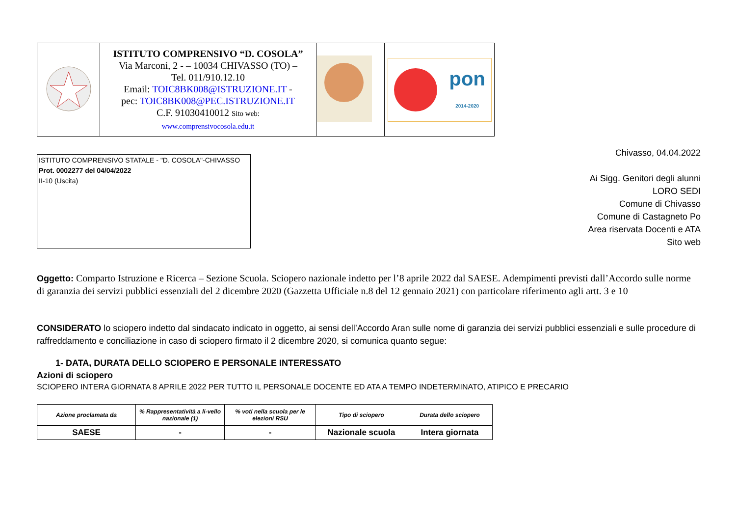| | ISTITUTO COMPRENSIVO “D. COSOLA” Via Marconi, 2 - – 10034 CHIVASSO (TO) – Tel. 011/910.12.10 Email: TOIC8BK008@ISTRUZIONE.IT - pec: TOIC8BK008@PEC.ISTRUZIONE.IT C.F. 91030410012 Sito web: www.comprensivocosola.edu.it | | pon 2014-2020 |
ISTITUTO COMPRENSIVO STATALE - "D. COSOLA"-CHIVASSO
Prot. 0002277 del 04/04/2022
II-10 (Uscita)
Chivasso, 04.04.2022
Ai Sigg. Genitori degli alunni
LORO SEDI
Comune di Chivasso
Comune di Castagneto Po
Area riservata Docenti e ATA
Sito web
Oggetto: Comparto Istruzione e Ricerca – Sezione Scuola. Sciopero nazionale indetto per l’8 aprile 2022 dal SAESE. Adempimenti previsti dall’Accordo sulle norme di garanzia dei servizi pubblici essenziali del 2 dicembre 2020 (Gazzetta Ufficiale n.8 del 12 gennaio 2021) con particolare riferimento agli artt. 3 e 10
CONSIDERATO lo sciopero indetto dal sindacato indicato in oggetto, ai sensi dell’Accordo Aran sulle nome di garanzia dei servizi pubblici essenziali e sulle procedure di raffreddamento e conciliazione in caso di sciopero firmato il 2 dicembre 2020, si comunica quanto segue:
1- DATA, DURATA DELLO SCIOPERO E PERSONALE INTERESSATO
Azioni di sciopero
SCIOPERO INTERA GIORNATA 8 APRILE 2022 PER TUTTO IL PERSONALE DOCENTE ED ATA A TEMPO INDETERMINATO, ATIPICO E PRECARIO
| Azione proclamata da | % Rappresentatività a li-vello nazionale (1) | % voti nella scuola per le elezioni RSU | Tipo di sciopero | Durata dello sciopero |
| --- | --- | --- | --- | --- |
| SAESE | - | - | Nazionale scuola | Intera giornata |